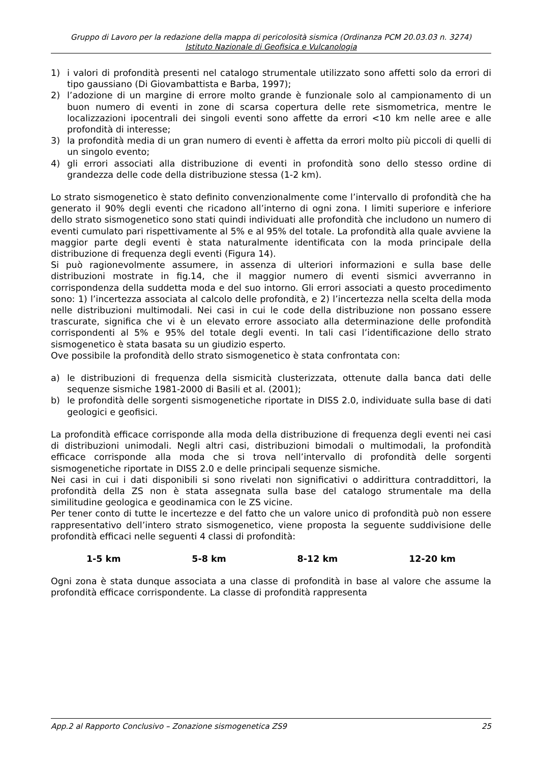Gruppo di Lavoro per la redazione della mappa di pericolosità sismica (Ordinanza PCM 20.03.03 n. 3274)
Istituto Nazionale di Geofisica e Vulcanologia
1) i valori di profondità presenti nel catalogo strumentale utilizzato sono affetti solo da errori di tipo gaussiano (Di Giovambattista e Barba, 1997);
2) l’adozione di un margine di errore molto grande è funzionale solo al campionamento di un buon numero di eventi in zone di scarsa copertura delle rete sismometrica, mentre le localizzazioni ipocentrali dei singoli eventi sono affette da errori <10 km nelle aree e alle profondità di interesse;
3) la profondità media di un gran numero di eventi è affetta da errori molto più piccoli di quelli di un singolo evento;
4) gli errori associati alla distribuzione di eventi in profondità sono dello stesso ordine di grandezza delle code della distribuzione stessa (1-2 km).
Lo strato sismogenetico è stato definito convenzionalmente come l’intervallo di profondità che ha generato il 90% degli eventi che ricadono all’interno di ogni zona. I limiti superiore e inferiore dello strato sismogenetico sono stati quindi individuati alle profondità che includono un numero di eventi cumulato pari rispettivamente al 5% e al 95% del totale. La profondità alla quale avviene la maggior parte degli eventi è stata naturalmente identificata con la moda principale della distribuzione di frequenza degli eventi (Figura 14).
Si può ragionevolmente assumere, in assenza di ulteriori informazioni e sulla base delle distribuzioni mostrate in fig.14, che il maggior numero di eventi sismici avverranno in corrispondenza della suddetta moda e del suo intorno. Gli errori associati a questo procedimento sono: 1) l’incertezza associata al calcolo delle profondità, e 2) l’incertezza nella scelta della moda nelle distribuzioni multimodali. Nei casi in cui le code della distribuzione non possano essere trascurate, significa che vi è un elevato errore associato alla determinazione delle profondità corrispondenti al 5% e 95% del totale degli eventi. In tali casi l’identificazione dello strato sismogenetico è stata basata su un giudizio esperto.
Ove possibile la profondità dello strato sismogenetico è stata confrontata con:
a) le distribuzioni di frequenza della sismicità clusterizzata, ottenute dalla banca dati delle sequenze sismiche 1981-2000 di Basili et al. (2001);
b) le profondità delle sorgenti sismogenetiche riportate in DISS 2.0, individuate sulla base di dati geologici e geofisici.
La profondità efficace corrisponde alla moda della distribuzione di frequenza degli eventi nei casi di distribuzioni unimodali. Negli altri casi, distribuzioni bimodali o multimodali, la profondità efficace corrisponde alla moda che si trova nell’intervallo di profondità delle sorgenti sismogenetiche riportate in DISS 2.0 e delle principali sequenze sismiche.
Nei casi in cui i dati disponibili si sono rivelati non significativi o addirittura contraddittori, la profondità della ZS non è stata assegnata sulla base del catalogo strumentale ma della similitudine geologica e geodinamica con le ZS vicine.
Per tener conto di tutte le incertezze e del fatto che un valore unico di profondità può non essere rappresentativo dell’intero strato sismogenetico, viene proposta la seguente suddivisione delle profondità efficaci nelle seguenti 4 classi di profondità:
1-5 km 5-8 km 8-12 km 12-20 km
Ogni zona è stata dunque associata a una classe di profondità in base al valore che assume la profondità efficace corrispondente. La classe di profondità rappresenta
App.2 al Rapporto Conclusivo – Zonazione sismogenetica ZS9 25